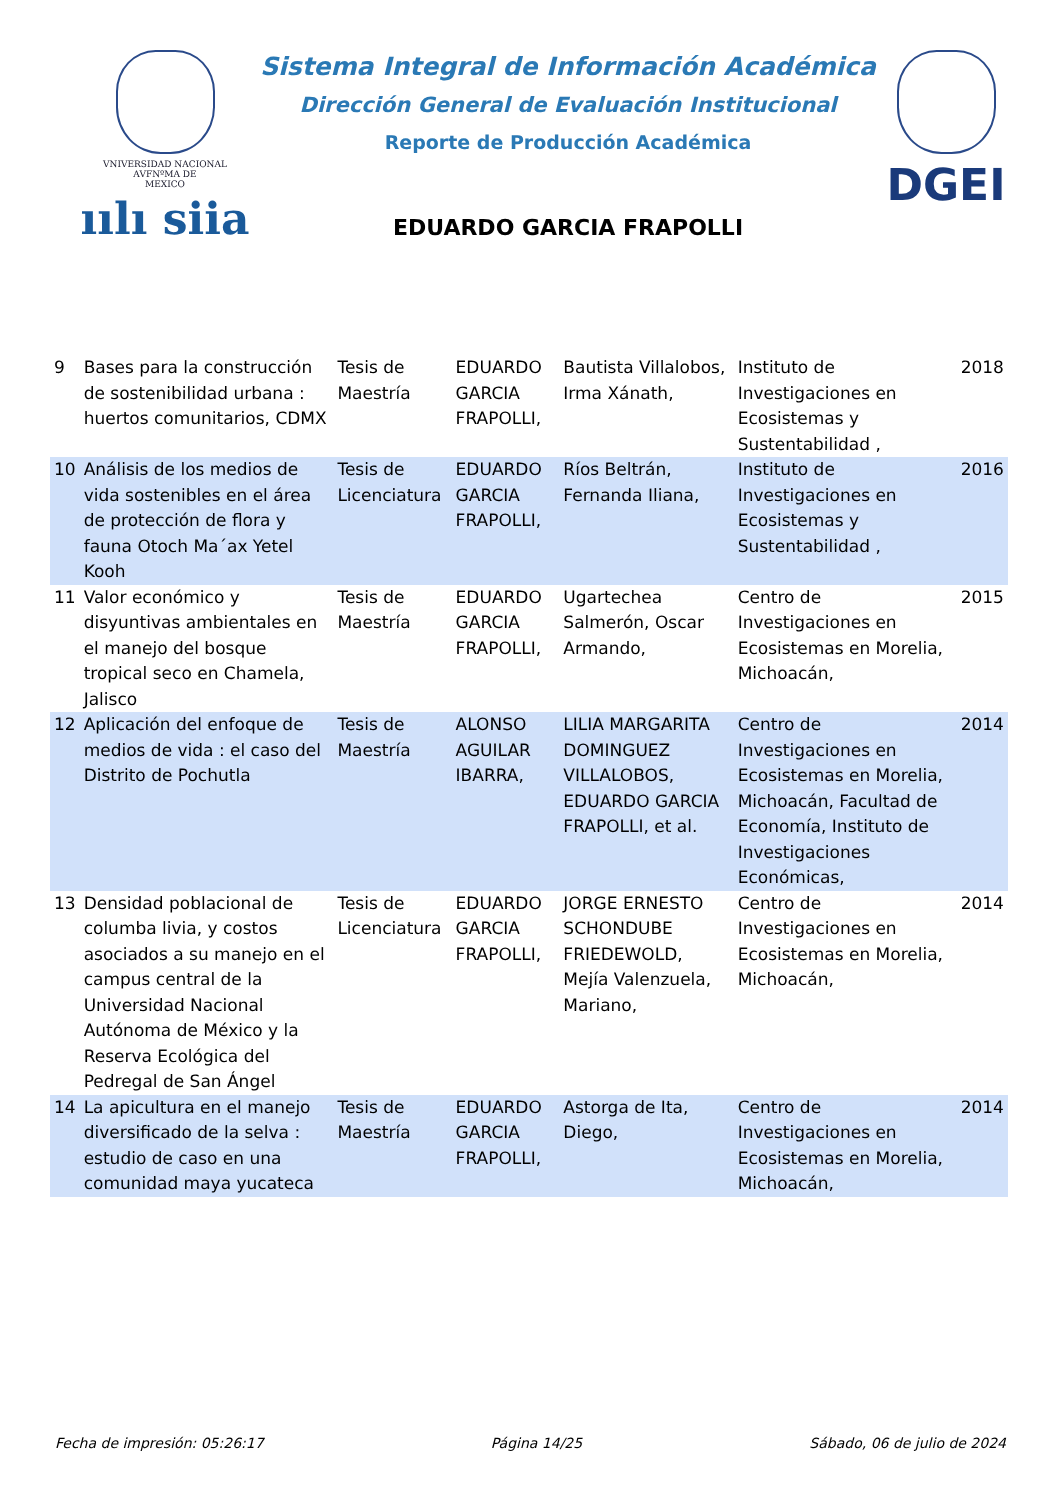VNIVERSIDAD NACIONAL
AVFNºMA DE
MEXICO
ıılı siia
Sistema Integral de Información Académica
Dirección General de Evaluación Institucional
Reporte de Producción Académica
EDUARDO GARCIA FRAPOLLI
DGEI
| 9 | Bases para la construcción de sostenibilidad urbana : huertos comunitarios, CDMX | Tesis de Maestría | EDUARDO GARCIA FRAPOLLI, | Bautista Villalobos, Irma Xánath, | Instituto de Investigaciones en Ecosistemas y Sustentabilidad , | 2018 |
| 10 | Análisis de los medios de vida sostenibles en el área de protección de flora y fauna Otoch Ma´ax Yetel Kooh | Tesis de Licenciatura | EDUARDO GARCIA FRAPOLLI, | Ríos Beltrán, Fernanda Iliana, | Instituto de Investigaciones en Ecosistemas y Sustentabilidad , | 2016 |
| 11 | Valor económico y disyuntivas ambientales en el manejo del bosque tropical seco en Chamela, Jalisco | Tesis de Maestría | EDUARDO GARCIA FRAPOLLI, | Ugartechea Salmerón, Oscar Armando, | Centro de Investigaciones en Ecosistemas en Morelia, Michoacán, | 2015 |
| 12 | Aplicación del enfoque de medios de vida : el caso del Distrito de Pochutla | Tesis de Maestría | ALONSO AGUILAR IBARRA, | LILIA MARGARITA DOMINGUEZ VILLALOBOS, EDUARDO GARCIA FRAPOLLI, et al. | Centro de Investigaciones en Ecosistemas en Morelia, Michoacán, Facultad de Economía, Instituto de Investigaciones Económicas, | 2014 |
| 13 | Densidad poblacional de columba livia, y costos asociados a su manejo en el campus central de la Universidad Nacional Autónoma de México y la Reserva Ecológica del Pedregal de San Ángel | Tesis de Licenciatura | EDUARDO GARCIA FRAPOLLI, | JORGE ERNESTO SCHONDUBE FRIEDEWOLD, Mejía Valenzuela, Mariano, | Centro de Investigaciones en Ecosistemas en Morelia, Michoacán, | 2014 |
| 14 | La apicultura en el manejo diversificado de la selva : estudio de caso en una comunidad maya yucateca | Tesis de Maestría | EDUARDO GARCIA FRAPOLLI, | Astorga de Ita, Diego, | Centro de Investigaciones en Ecosistemas en Morelia, Michoacán, | 2014 |
Fecha de impresión: 05:26:17 Página 14/25 Sábado, 06 de julio de 2024